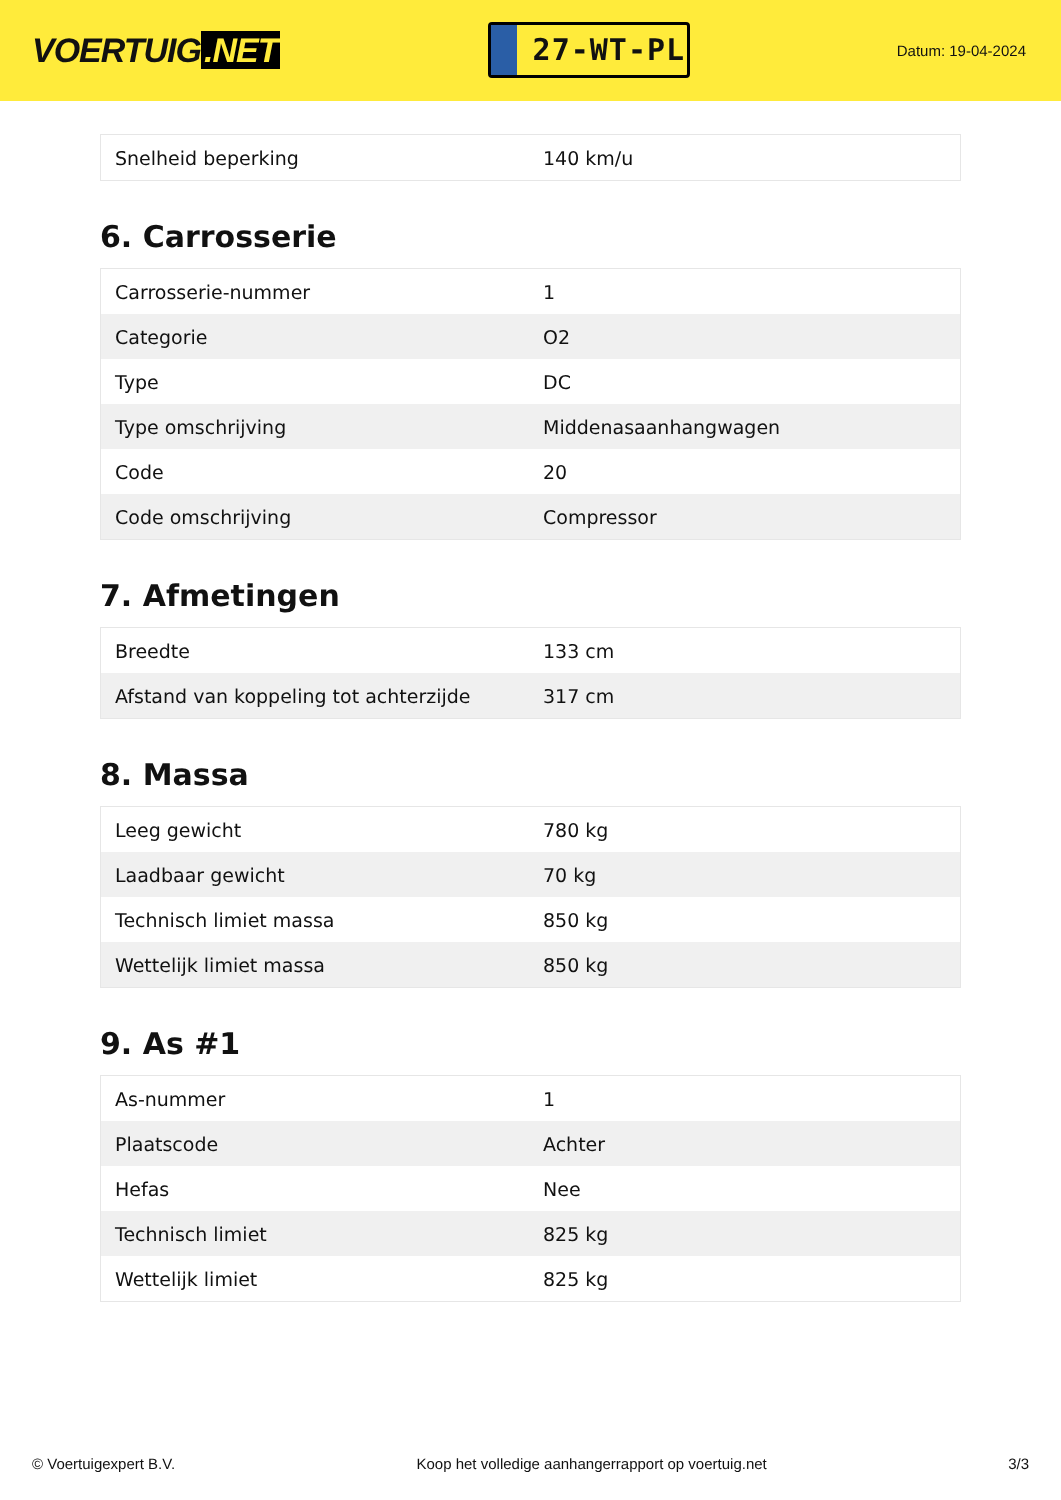VOERTUIG.NET
27-WT-PL
Datum: 19-04-2024
| Snelheid beperking | 140 km/u |
6. Carrosserie
| Carrosserie-nummer | 1 |
| Categorie | O2 |
| Type | DC |
| Type omschrijving | Middenasaanhangwagen |
| Code | 20 |
| Code omschrijving | Compressor |
7. Afmetingen
| Breedte | 133 cm |
| Afstand van koppeling tot achterzijde | 317 cm |
8. Massa
| Leeg gewicht | 780 kg |
| Laadbaar gewicht | 70 kg |
| Technisch limiet massa | 850 kg |
| Wettelijk limiet massa | 850 kg |
9. As #1
| As-nummer | 1 |
| Plaatscode | Achter |
| Hefas | Nee |
| Technisch limiet | 825 kg |
| Wettelijk limiet | 825 kg |
© Voertuigexpert B.V. Koop het volledige aanhangerrapport op voertuig.net 3/3